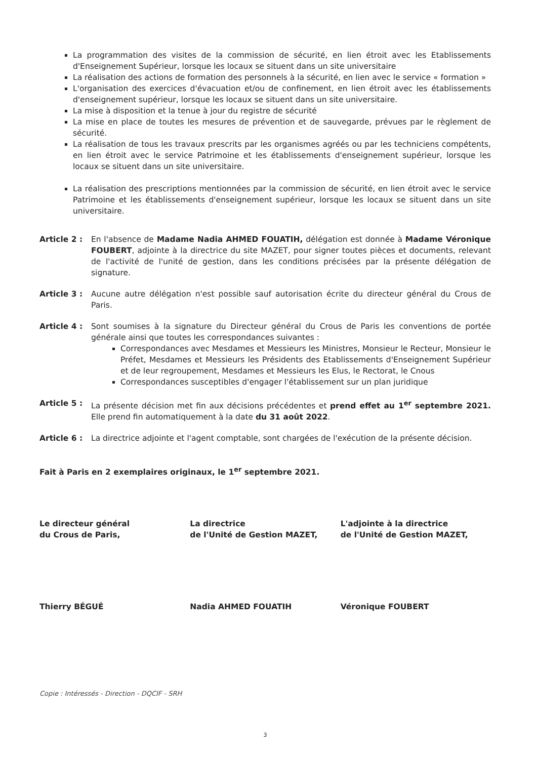La programmation des visites de la commission de sécurité, en lien étroit avec les Etablissements d'Enseignement Supérieur, lorsque les locaux se situent dans un site universitaire
La réalisation des actions de formation des personnels à la sécurité, en lien avec le service « formation »
L'organisation des exercices d'évacuation et/ou de confinement, en lien étroit avec les établissements d'enseignement supérieur, lorsque les locaux se situent dans un site universitaire.
La mise à disposition et la tenue à jour du registre de sécurité
La mise en place de toutes les mesures de prévention et de sauvegarde, prévues par le règlement de sécurité.
La réalisation de tous les travaux prescrits par les organismes agréés ou par les techniciens compétents, en lien étroit avec le service Patrimoine et les établissements d'enseignement supérieur, lorsque les locaux se situent dans un site universitaire.
La réalisation des prescriptions mentionnées par la commission de sécurité, en lien étroit avec le service Patrimoine et les établissements d'enseignement supérieur, lorsque les locaux se situent dans un site universitaire.
Article 2 :
En l'absence de Madame Nadia AHMED FOUATIH, délégation est donnée à Madame Véronique FOUBERT, adjointe à la directrice du site MAZET, pour signer toutes pièces et documents, relevant de l'activité de l'unité de gestion, dans les conditions précisées par la présente délégation de signature.
Article 3 :
Aucune autre délégation n'est possible sauf autorisation écrite du directeur général du Crous de Paris.
Article 4 :
Sont soumises à la signature du Directeur général du Crous de Paris les conventions de portée générale ainsi que toutes les correspondances suivantes :
Correspondances avec Mesdames et Messieurs les Ministres, Monsieur le Recteur, Monsieur le Préfet, Mesdames et Messieurs les Présidents des Etablissements d'Enseignement Supérieur et de leur regroupement, Mesdames et Messieurs les Elus, le Rectorat, le Cnous
Correspondances susceptibles d'engager l'établissement sur un plan juridique
Article 5 :
La présente décision met fin aux décisions précédentes et prend effet au 1<sup>er</sup> septembre 2021. Elle prend fin automatiquement à la date du 31 août 2022.
Article 6 :
La directrice adjointe et l'agent comptable, sont chargées de l'exécution de la présente décision.
Fait à Paris en 2 exemplaires originaux, le 1<sup>er</sup> septembre 2021.
Le directeur général
du Crous de Paris,
Thierry BÉGUÉ
La directrice
de l'Unité de Gestion MAZET,
Nadia AHMED FOUATIH
L'adjointe à la directrice
de l'Unité de Gestion MAZET,
Véronique FOUBERT
Copie : Intéressés - Direction - DQCIF - SRH
3